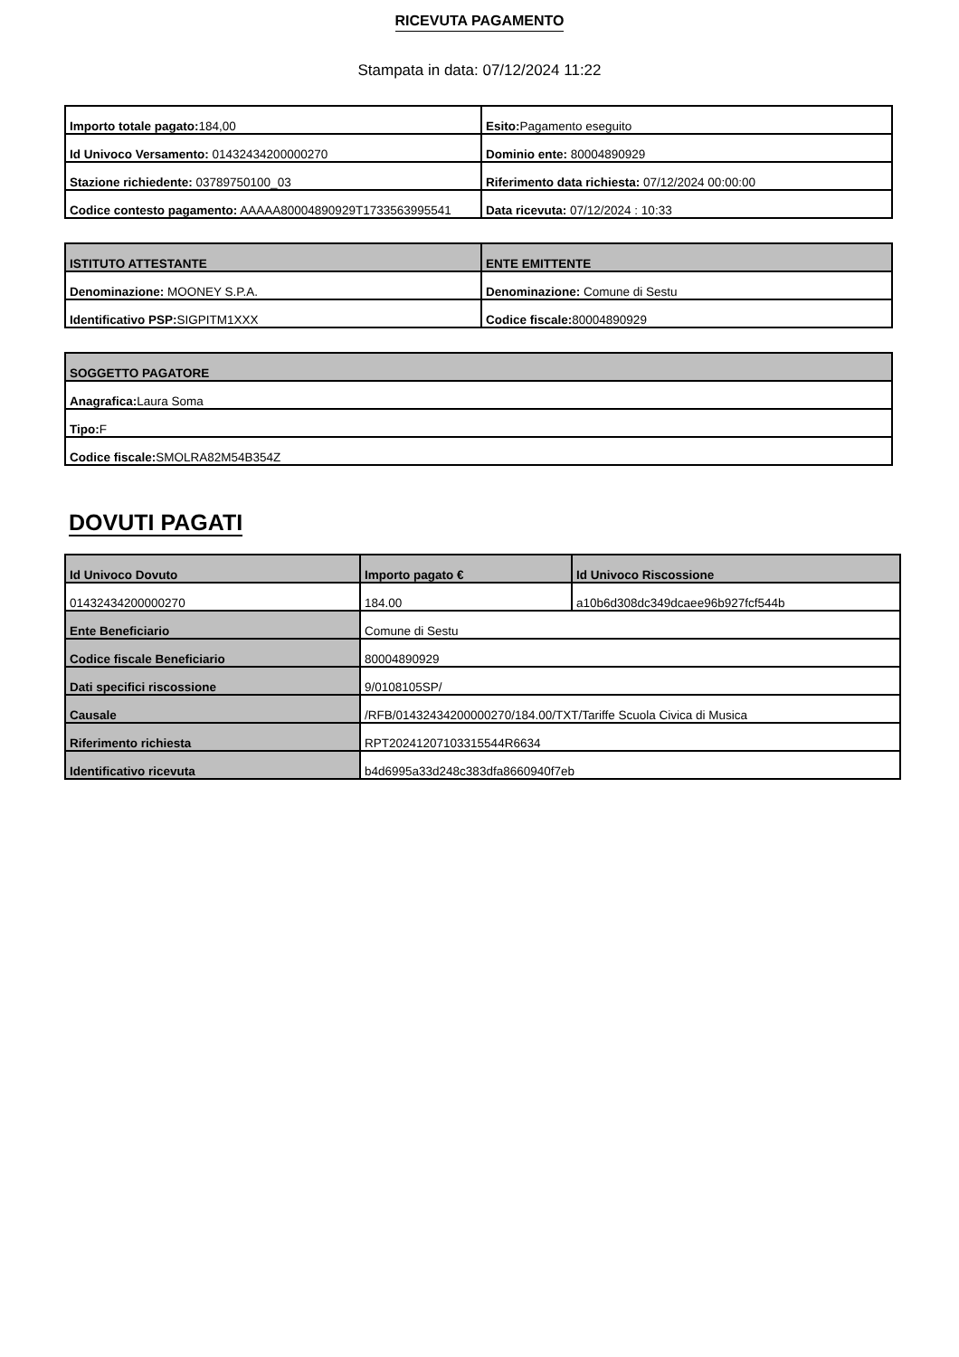RICEVUTA PAGAMENTO
Stampata in data: 07/12/2024 11:22
| Importo totale pagato: 184,00 | Esito: Pagamento eseguito |
| Id Univoco Versamento: 01432434200000270 | Dominio ente: 80004890929 |
| Stazione richiedente: 03789750100_03 | Riferimento data richiesta: 07/12/2024 00:00:00 |
| Codice contesto pagamento: AAAAA80004890929T1733563995541 | Data ricevuta: 07/12/2024 : 10:33 |
| ISTITUTO ATTESTANTE | ENTE EMITTENTE |
| --- | --- |
| Denominazione: MOONEY S.P.A. | Denominazione: Comune di Sestu |
| Identificativo PSP: SIGPITM1XXX | Codice fiscale: 80004890929 |
| SOGGETTO PAGATORE |
| --- |
| Anagrafica: Laura Soma |
| Tipo: F |
| Codice fiscale: SMOLRA82M54B354Z |
DOVUTI PAGATI
| Id Univoco Dovuto | Importo pagato € | Id Univoco Riscossione |
| --- | --- | --- |
| 01432434200000270 | 184.00 | a10b6d308dc349dcaee96b927fcf544b |
| Ente Beneficiario | Comune di Sestu | |
| Codice fiscale Beneficiario | 80004890929 | |
| Dati specifici riscossione | 9/0108105SP/ | |
| Causale | /RFB/01432434200000270/184.00/TXT/Tariffe Scuola Civica di Musica | |
| Riferimento richiesta | RPT20241207103315544R6634 | |
| Identificativo ricevuta | b4d6995a33d248c383dfa8660940f7eb | |